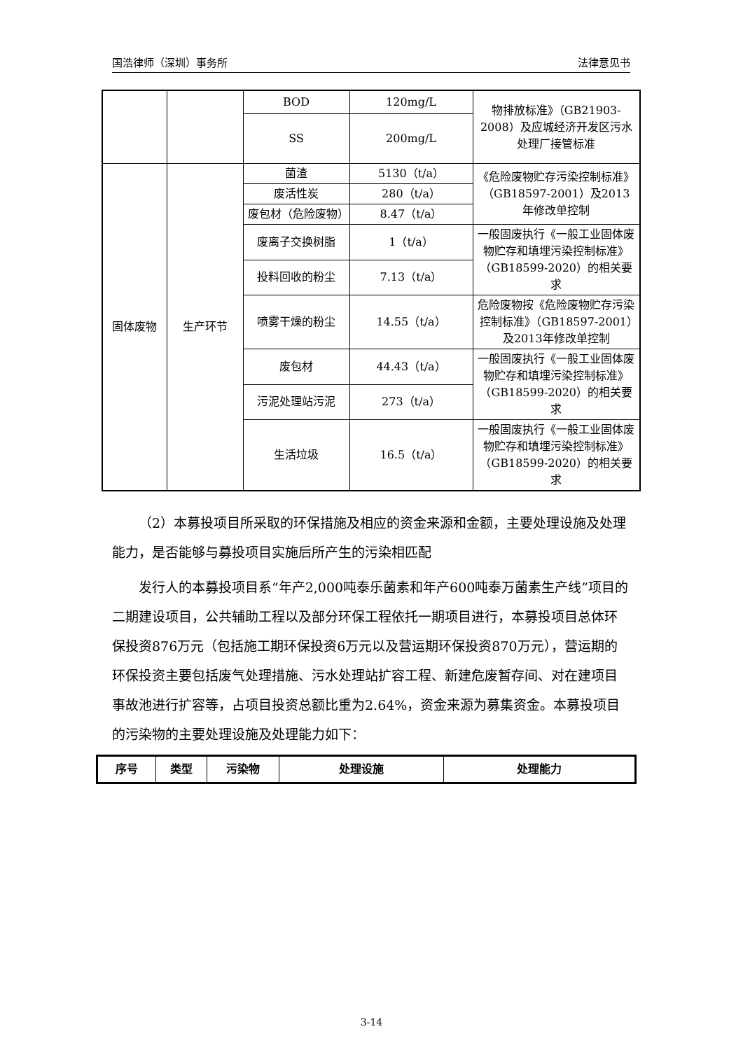国浩律师（深圳）事务所 法律意见书
| | | BOD | 120mg/L | 物排放标准》（GB21903-2008）及应城经济开发区污水处理厂接管标准 |
| | | SS | 200mg/L | |
| 固体废物 | 生产环节 | 菌渣 | 5130（t/a） | 《危险废物贮存污染控制标准》（GB18597-2001）及2013年修改单控制 |
| | | 废活性炭 | 280（t/a） | |
| | | 废包材（危险废物） | 8.47（t/a） | |
| | | 废离子交换树脂 | 1（t/a） | 一般固废执行《一般工业固体废物贮存和填埋污染控制标准》（GB18599-2020）的相关要求 |
| | | 投料回收的粉尘 | 7.13（t/a） | |
| | | 喷雾干燥的粉尘 | 14.55（t/a） | 危险废物按《危险废物贮存污染控制标准》（GB18597-2001）及2013年修改单控制 |
| | | 废包材 | 44.43（t/a） | 一般固废执行《一般工业固体废物贮存和填埋污染控制标准》（GB18599-2020）的相关要求 |
| | | 污泥处理站污泥 | 273（t/a） | |
| | | 生活垃圾 | 16.5（t/a） | 一般固废执行《一般工业固体废物贮存和填埋污染控制标准》（GB18599-2020）的相关要求 |
（2）本募投项目所采取的环保措施及相应的资金来源和金额，主要处理设施及处理能力，是否能够与募投项目实施后所产生的污染相匹配
发行人的本募投项目系“年产2,000吨泰乐菌素和年产600吨泰万菌素生产线”项目的二期建设项目，公共辅助工程以及部分环保工程依托一期项目进行，本募投项目总体环保投资876万元（包括施工期环保投资6万元以及营运期环保投资870万元），营运期的环保投资主要包括废气处理措施、污水处理站扩容工程、新建危废暂存间、对在建项目事故池进行扩容等，占项目投资总额比重为2.64%，资金来源为募集资金。本募投项目的污染物的主要处理设施及处理能力如下：
| 序号 | 类型 | 污染物 | 处理设施 | 处理能力 |
| --- | --- | --- | --- | --- |
3-14